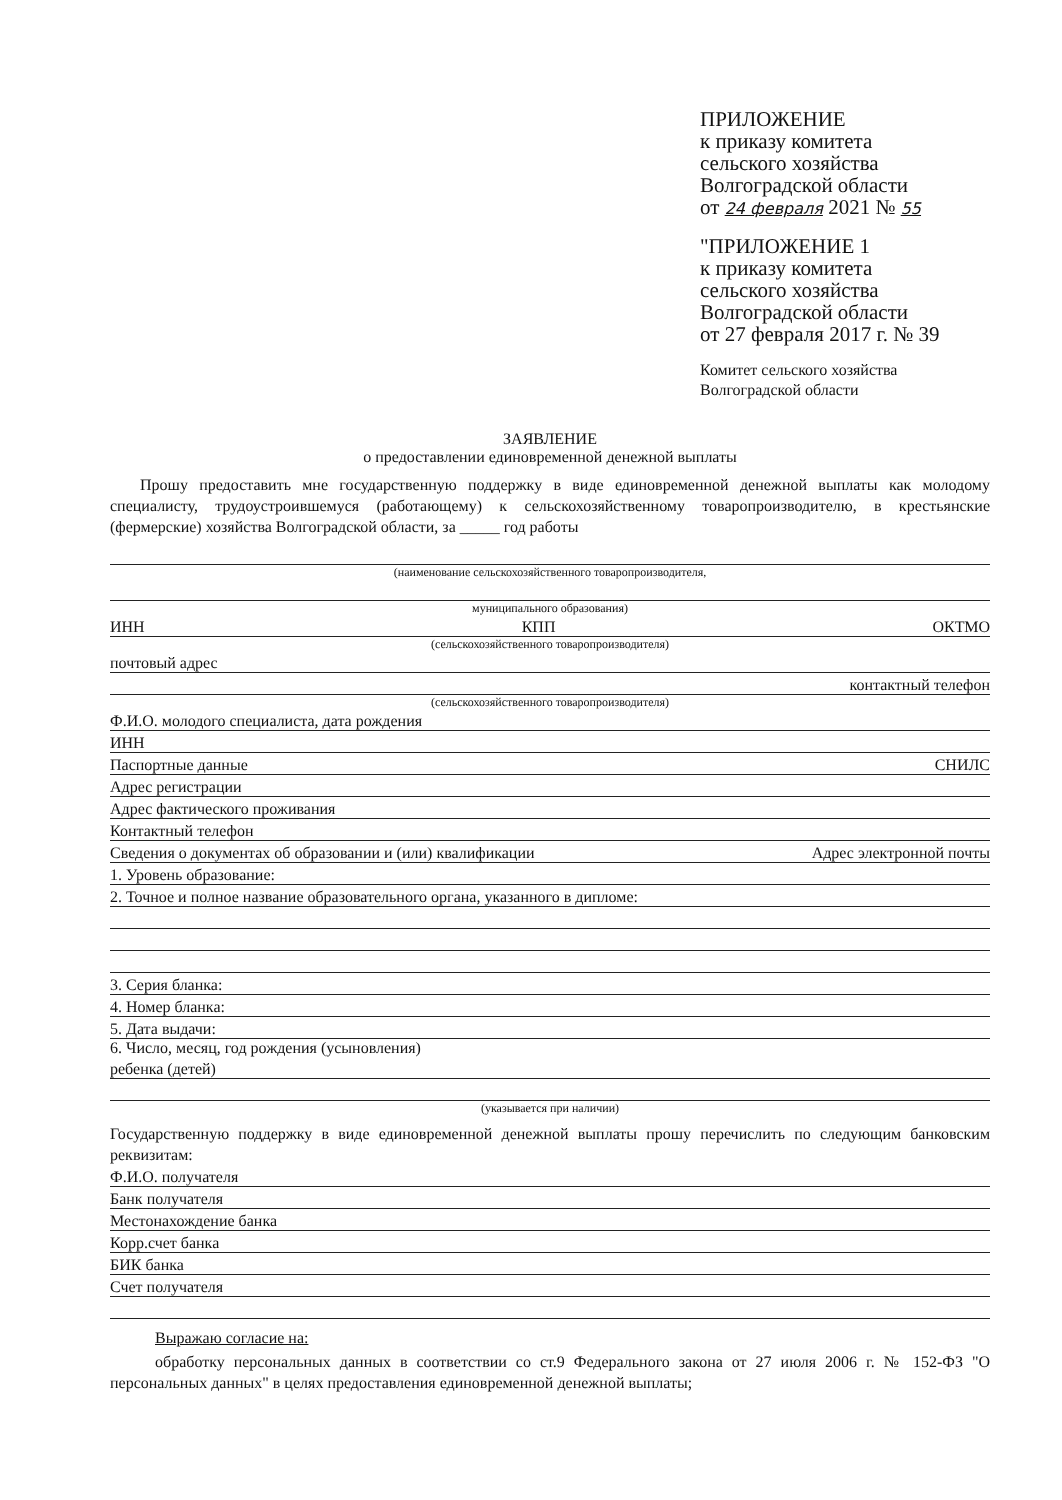ПРИЛОЖЕНИЕ
к приказу комитета
сельского хозяйства
Волгоградской области
от 24 февраля 2021 № 55
"ПРИЛОЖЕНИЕ 1
к приказу комитета
сельского хозяйства
Волгоградской области
от 27 февраля 2017 г. № 39
Комитет сельского хозяйства
Волгоградской области
ЗАЯВЛЕНИЕ
о предоставлении единовременной денежной выплаты
Прошу предоставить мне государственную поддержку в виде единовременной денежной выплаты как молодому специалисту, трудоустроившемуся (работающему) к сельскохозяйственному товаропроизводителю, в крестьянские (фермерские) хозяйства Волгоградской области, за _____ год работы
(наименование сельскохозяйственного товаропроизводителя,
муниципального образования)
ИНН КПП ОКТМО
(сельскохозяйственного товаропроизводителя)
почтовый адрес
контактный телефон
(сельскохозяйственного товаропроизводителя)
Ф.И.О. молодого специалиста, дата рождения
ИНН
Паспортные данные СНИЛС
Адрес регистрации
Адрес фактического проживания
Контактный телефон
Сведения о документах об образовании и (или) квалификации Адрес электронной почты
1. Уровень образование:
2. Точное и полное название образовательного органа, указанного в дипломе:
3. Серия бланка:
4. Номер бланка:
5. Дата выдачи:
6. Число, месяц, год рождения (усыновления)
ребенка (детей)
(указывается при наличии)
Государственную поддержку в виде единовременной денежной выплаты прошу перечислить по следующим банковским реквизитам:
Ф.И.О. получателя
Банк получателя
Местонахождение банка
Корр.счет банка
БИК банка
Счет получателя
Выражаю согласие на:
обработку персональных данных в соответствии со ст.9 Федерального закона от 27 июля 2006 г. № 152-ФЗ "О персональных данных" в целях предоставления единовременной денежной выплаты;